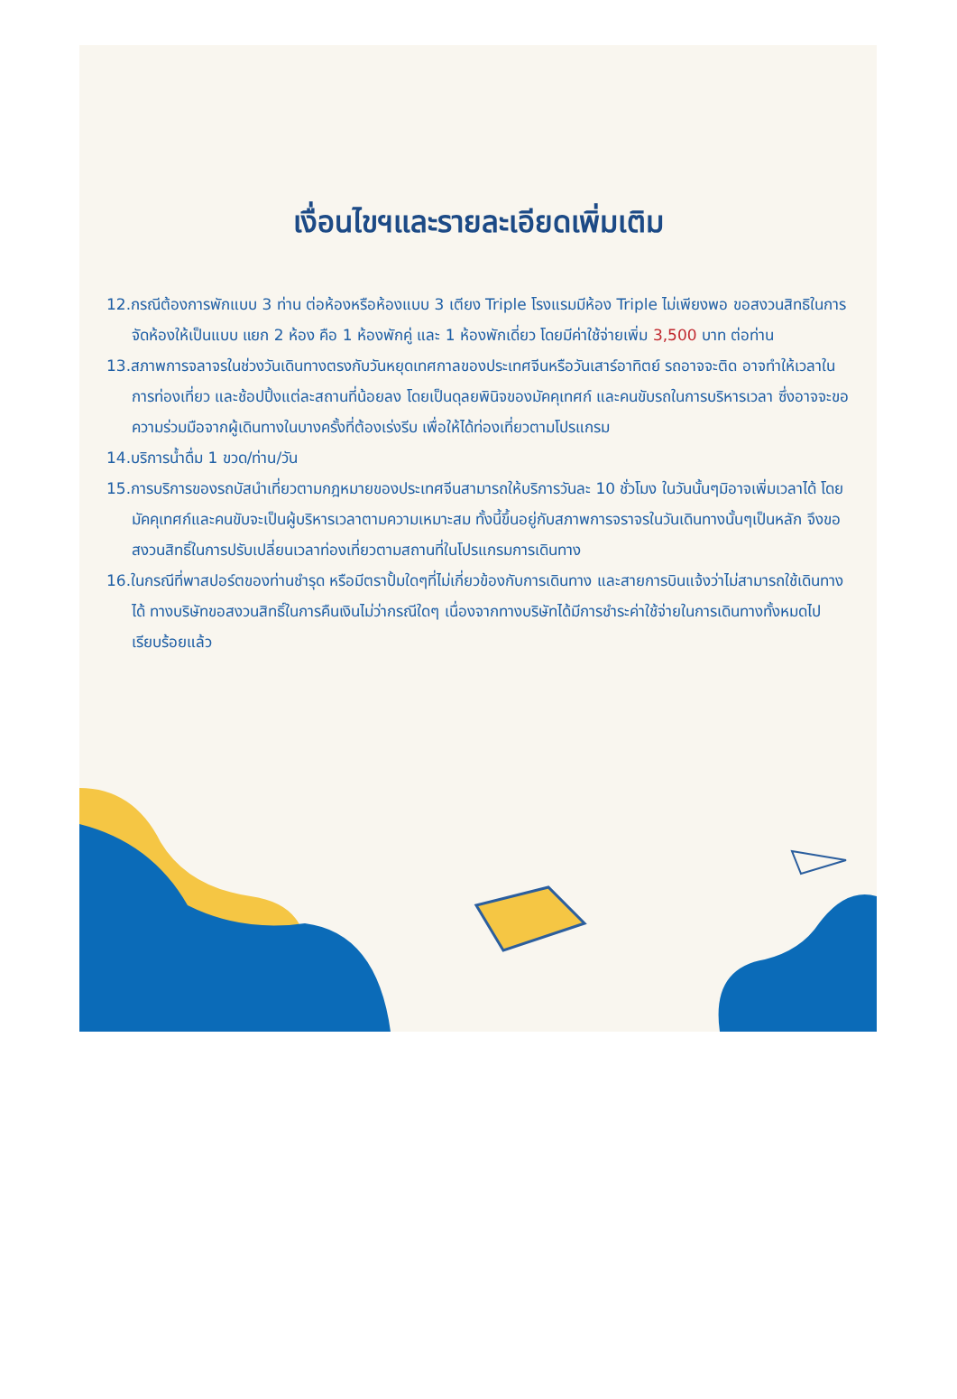เงื่อนไขฯและรายละเอียดเพิ่มเติม
12.กรณีต้องการพักแบบ 3 ท่าน ต่อห้องหรือห้องแบบ 3 เตียง Triple โรงแรมมีห้อง Triple ไม่เพียงพอ ขอสงวนสิทธิในการจัดห้องให้เป็นแบบ แยก 2 ห้อง คือ 1 ห้องพักคู่ และ 1 ห้องพักเดี่ยว โดยมีค่าใช้จ่ายเพิ่ม 3,500 บาท ต่อท่าน
13.สภาพการจลาจรในช่วงวันเดินทางตรงกับวันหยุดเทศกาลของประเทศจีนหรือวันเสาร์อาทิตย์ รถอาจจะติด อาจทำให้เวลาในการท่องเที่ยว และช้อปปิ้งแต่ละสถานที่น้อยลง โดยเป็นดุลยพินิจของมัคคุเทศก์ และคนขับรถในการบริหารเวลา ซึ่งอาจจะขอความร่วมมือจากผู้เดินทางในบางครั้งที่ต้องเร่งรีบ เพื่อให้ได้ท่องเที่ยวตามโปรแกรม
14.บริการน้ำดื่ม 1 ขวด/ท่าน/วัน
15.การบริการของรถบัสนำเที่ยวตามกฎหมายของประเทศจีนสามารถให้บริการวันละ 10 ชั่วโมง ในวันนั้นๆมิอาจเพิ่มเวลาได้ โดยมัคคุเทศก์และคนขับจะเป็นผู้บริหารเวลาตามความเหมาะสม ทั้งนี้ขึ้นอยู่กับสภาพการจราจรในวันเดินทางนั้นๆเป็นหลัก จึงขอสงวนสิทธิ์ในการปรับเปลี่ยนเวลาท่องเที่ยวตามสถานที่ในโปรแกรมการเดินทาง
16.ในกรณีที่พาสปอร์ตของท่านชำรุด หรือมีตราปั้มใดๆที่ไม่เกี่ยวข้องกับการเดินทาง และสายการบินแจ้งว่าไม่สามารถใช้เดินทางได้ ทางบริษัทขอสงวนสิทธิ์ในการคืนเงินไม่ว่ากรณีใดๆ เนื่องจากทางบริษัทได้มีการชำระค่าใช้จ่ายในการเดินทางทั้งหมดไปเรียบร้อยแล้ว